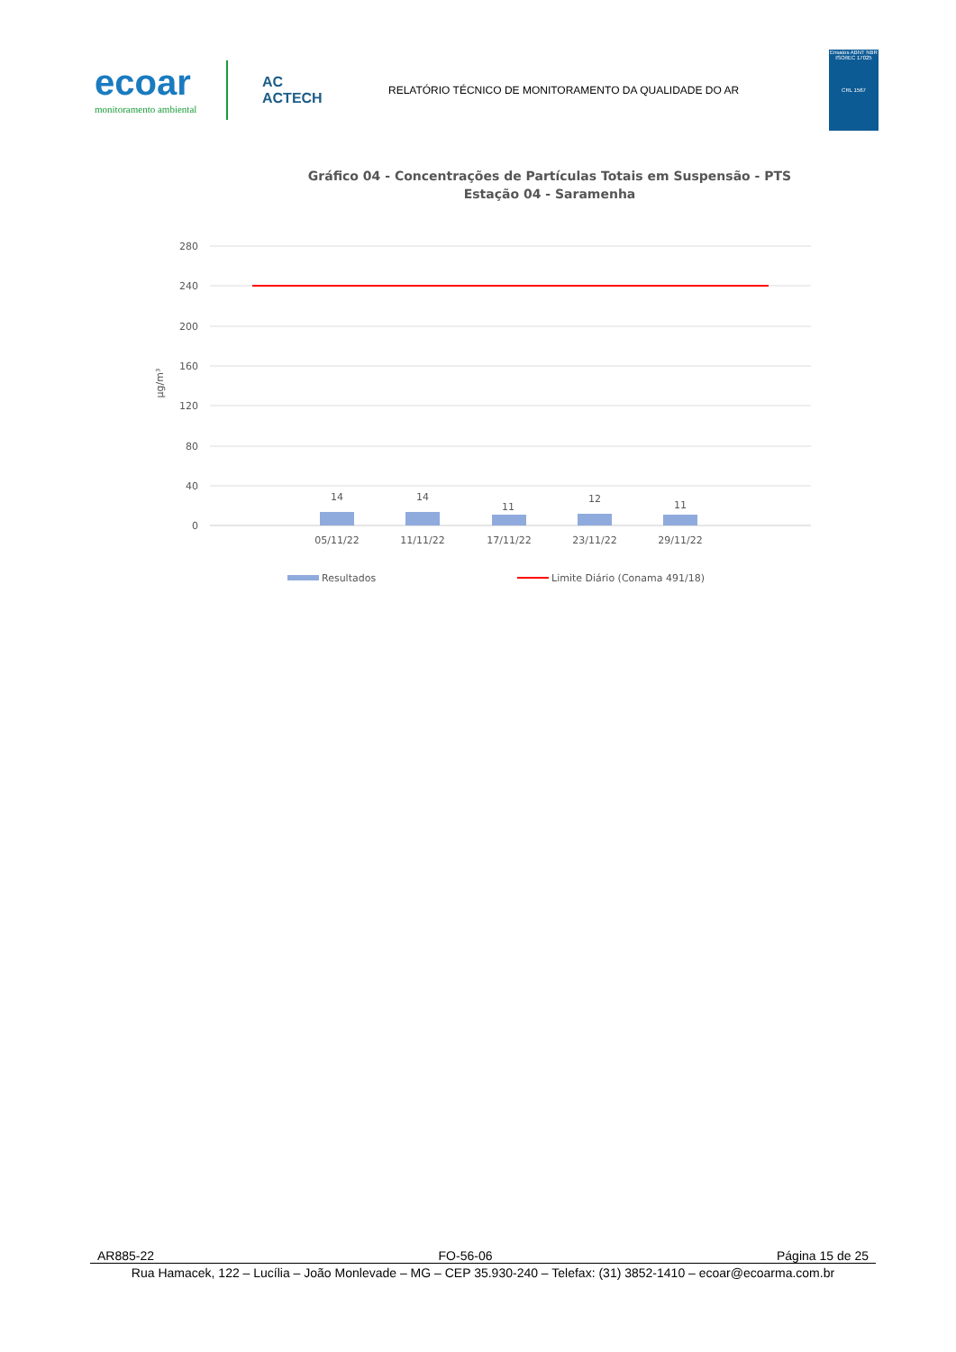ecoar
monitoramento ambiental
AC
ACTECH
RELATÓRIO TÉCNICO DE MONITORAMENTO DA QUALIDADE DO AR
Ensaios ABNT NBR ISO/IEC 17025
CRL 1567
Gráfico 04 - Concentrações de Partículas Totais em Suspensão - PTS
Estação 04 - Saramenha
280
240
200
160
120
80
40
0
µg/m³
14
14
11
12
11
05/11/22
11/11/22
17/11/22
23/11/22
29/11/22
Resultados
Limite Diário (Conama 491/18)
AR885-22 FO-56-06 Página 15 de 25
Rua Hamacek, 122 – Lucília – João Monlevade – MG – CEP 35.930-240 – Telefax: (31) 3852-1410 – ecoar@ecoarma.com.br